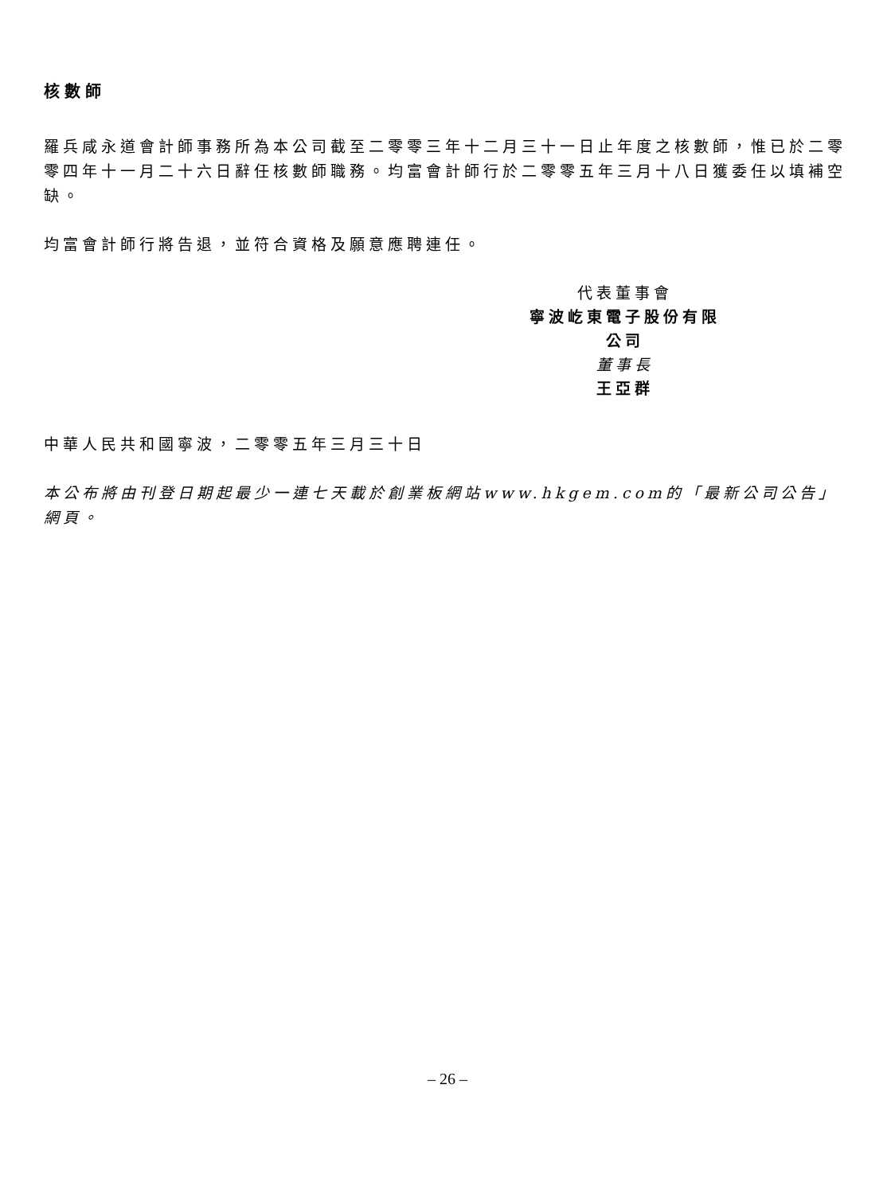核數師
羅兵咸永道會計師事務所為本公司截至二零零三年十二月三十一日止年度之核數師，惟已於二零零四年十一月二十六日辭任核數師職務。均富會計師行於二零零五年三月十八日獲委任以填補空缺。
均富會計師行將告退，並符合資格及願意應聘連任。
代表董事會
寧波屹東電子股份有限公司
董事長
王亞群
中華人民共和國寧波，二零零五年三月三十日
本公布將由刊登日期起最少一連七天載於創業板網站www.hkgem.com的「最新公司公告」網頁。
– 26 –